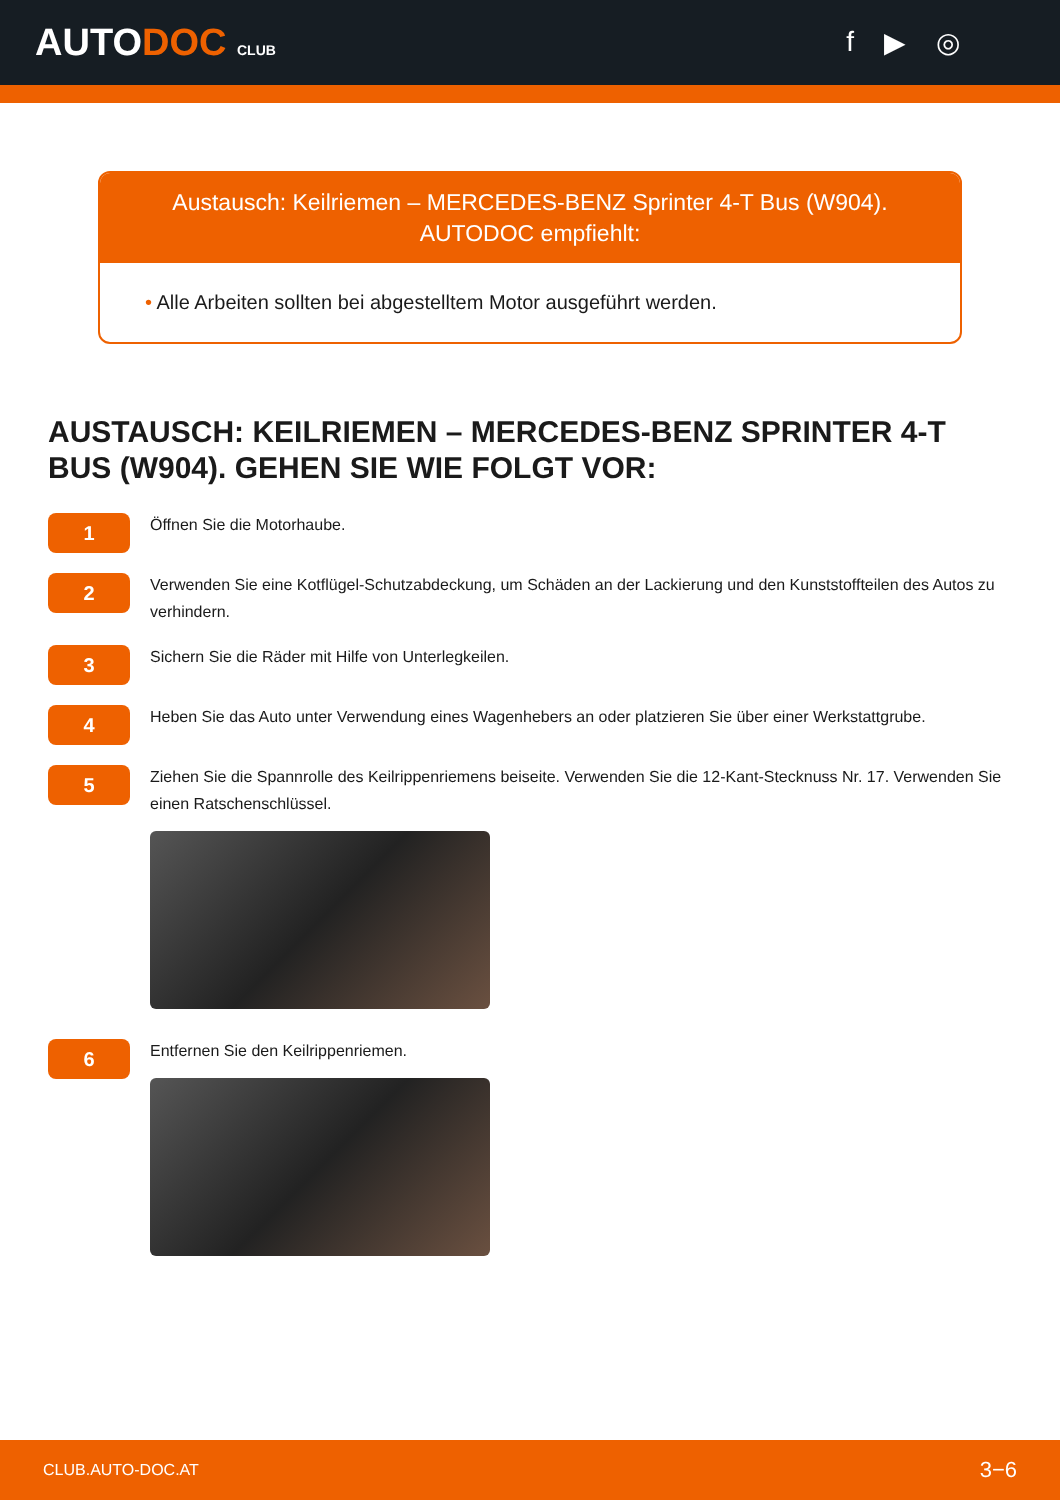AUTODOC CLUB
f ▶ ◎
Austausch: Keilriemen – MERCEDES-BENZ Sprinter 4-T Bus (W904).
AUTODOC empfiehlt:
• Alle Arbeiten sollten bei abgestelltem Motor ausgeführt werden.
AUSTAUSCH: KEILRIEMEN – MERCEDES-BENZ SPRINTER 4-T BUS (W904). GEHEN SIE WIE FOLGT VOR:
1
Öffnen Sie die Motorhaube.
2
Verwenden Sie eine Kotflügel-Schutzabdeckung, um Schäden an der Lackierung und den Kunststoffteilen des Autos zu verhindern.
3
Sichern Sie die Räder mit Hilfe von Unterlegkeilen.
4
Heben Sie das Auto unter Verwendung eines Wagenhebers an oder platzieren Sie über einer Werkstattgrube.
5
Ziehen Sie die Spannrolle des Keilrippenriemens beiseite. Verwenden Sie die 12-Kant-Stecknuss Nr. 17. Verwenden Sie einen Ratschenschlüssel.
6
Entfernen Sie den Keilrippenriemen.
CLUB.AUTO-DOC.AT 3−6